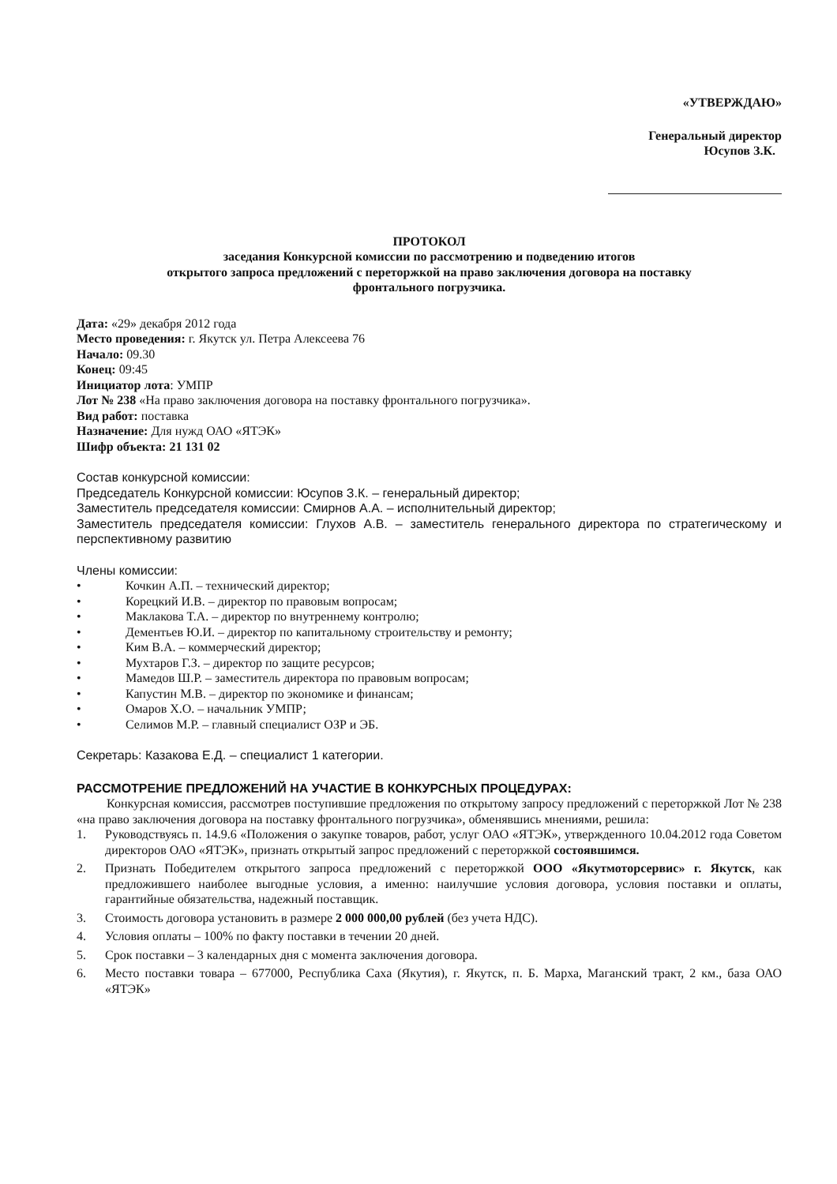«УТВЕРЖДАЮ»
Генеральный директор
Юсупов З.К.
ПРОТОКОЛ
заседания Конкурсной комиссии по рассмотрению и подведению итогов
открытого запроса предложений с переторжкой на право заключения договора на поставку
фронтального погрузчика.
Дата: «29» декабря 2012 года
Место проведения: г. Якутск ул. Петра Алексеева 76
Начало: 09.30
Конец: 09:45
Инициатор лота: УМПР
Лот № 238 «На право заключения договора на поставку фронтального погрузчика».
Вид работ: поставка
Назначение: Для нужд ОАО «ЯТЭК»
Шифр объекта: 21 131 02
Состав конкурсной комиссии:
Председатель Конкурсной комиссии: Юсупов З.К. – генеральный директор;
Заместитель председателя комиссии: Смирнов А.А. – исполнительный директор;
Заместитель председателя комиссии: Глухов А.В. – заместитель генерального директора по стратегическому и перспективному развитию
Члены комиссии:
• Кочкин А.П. – технический директор;
• Корецкий И.В. – директор по правовым вопросам;
• Маклакова Т.А. – директор по внутреннему контролю;
• Дементьев Ю.И. – директор по капитальному строительству и ремонту;
• Ким В.А. – коммерческий директор;
• Мухтаров Г.З. – директор по защите ресурсов;
• Мамедов Ш.Р. – заместитель директора по правовым вопросам;
• Капустин М.В. – директор по экономике и финансам;
• Омаров Х.О. – начальник УМПР;
• Селимов М.Р. – главный специалист ОЗР и ЭБ.
Секретарь: Казакова Е.Д. – специалист 1 категории.
РАССМОТРЕНИЕ ПРЕДЛОЖЕНИЙ НА УЧАСТИЕ В КОНКУРСНЫХ ПРОЦЕДУРАХ:
Конкурсная комиссия, рассмотрев поступившие предложения по открытому запросу предложений с переторжкой Лот № 238 «на право заключения договора на поставку фронтального погрузчика», обменявшись мнениями, решила:
1. Руководствуясь п. 14.9.6 «Положения о закупке товаров, работ, услуг ОАО «ЯТЭК», утвержденного 10.04.2012 года Советом директоров ОАО «ЯТЭК», признать открытый запрос предложений с переторжкой состоявшимся.
2. Признать Победителем открытого запроса предложений с переторжкой ООО «Якутмоторсервис» г. Якутск, как предложившего наиболее выгодные условия, а именно: наилучшие условия договора, условия поставки и оплаты, гарантийные обязательства, надежный поставщик.
3. Стоимость договора установить в размере 2 000 000,00 рублей (без учета НДС).
4. Условия оплаты – 100% по факту поставки в течении 20 дней.
5. Срок поставки – 3 календарных дня с момента заключения договора.
6. Место поставки товара – 677000, Республика Саха (Якутия), г. Якутск, п. Б. Марха, Маганский тракт, 2 км., база ОАО «ЯТЭК»